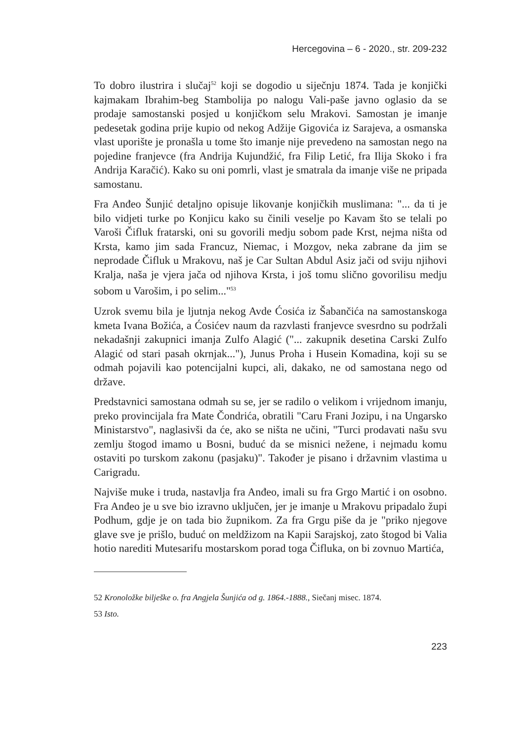Hercegovina – 6 - 2020., str. 209-232
To dobro ilustrira i slučaj<sup>52</sup> koji se dogodio u siječnju 1874. Tada je konjički kajmakam Ibrahim-beg Stambolija po nalogu Vali-paše javno oglasio da se prodaje samostanski posjed u konjičkom selu Mrakovi. Samostan je imanje pedesetak godina prije kupio od nekog Adžije Gigovića iz Sarajeva, a osmanska vlast uporište je pronašla u tome što imanje nije prevedeno na samostan nego na pojedine franjevce (fra Andrija Kujundžić, fra Filip Letić, fra Ilija Skoko i fra Andrija Karačić). Kako su oni pomrli, vlast je smatrala da imanje više ne pripada samostanu.
Fra Anđeo Šunjić detaljno opisuje likovanje konjičkih muslimana: "... da ti je bilo vidjeti turke po Konjicu kako su činili veselje po Kavam što se telali po Varoši Čifluk fratarski, oni su govorili medju sobom pade Krst, nejma ništa od Krsta, kamo jim sada Francuz, Niemac, i Mozgov, neka zabrane da jim se neprodade Čifluk u Mrakovu, naš je Car Sultan Abdul Asiz jači od sviju njihovi Kralja, naša je vjera jača od njihova Krsta, i još tomu slično govorilisu medju sobom u Varošim, i po selim..."<sup>53</sup>
Uzrok svemu bila je ljutnja nekog Avde Ćosića iz Šabančića na samostanskoga kmeta Ivana Božića, a Ćosićev naum da razvlasti franjevce svesrdno su podržali nekadašnji zakupnici imanja Zulfo Alagić ("... zakupnik desetina Carski Zulfo Alagić od stari pasah okrnjak..."), Junus Proha i Husein Komadina, koji su se odmah pojavili kao potencijalni kupci, ali, dakako, ne od samostana nego od države.
Predstavnici samostana odmah su se, jer se radilo o velikom i vrijednom imanju, preko provincijala fra Mate Čondrića, obratili "Caru Frani Jozipu, i na Ungarsko Ministarstvo", naglasivši da će, ako se ništa ne učini, "Turci prodavati našu svu zemlju štogod imamo u Bosni, buduć da se misnici nežene, i nejmadu komu ostaviti po turskom zakonu (pasjaku)". Također je pisano i državnim vlastima u Carigradu.
Najviše muke i truda, nastavlja fra Anđeo, imali su fra Grgo Martić i on osobno. Fra Anđeo je u sve bio izravno uključen, jer je imanje u Mrakovu pripadalo župi Podhum, gdje je on tada bio župnikom. Za fra Grgu piše da je "priko njegove glave sve je prišlo, buduć on meldžizom na Kapii Sarajskoj, zato štogod bi Valia hotio narediti Mutesarifu mostarskom porad toga Čifluka, on bi zovnuo Martića,
52 Kronoložke bilješke o. fra Angjela Šunjića od g. 1864.-1888., Siečanj misec. 1874.
53 Isto.
223